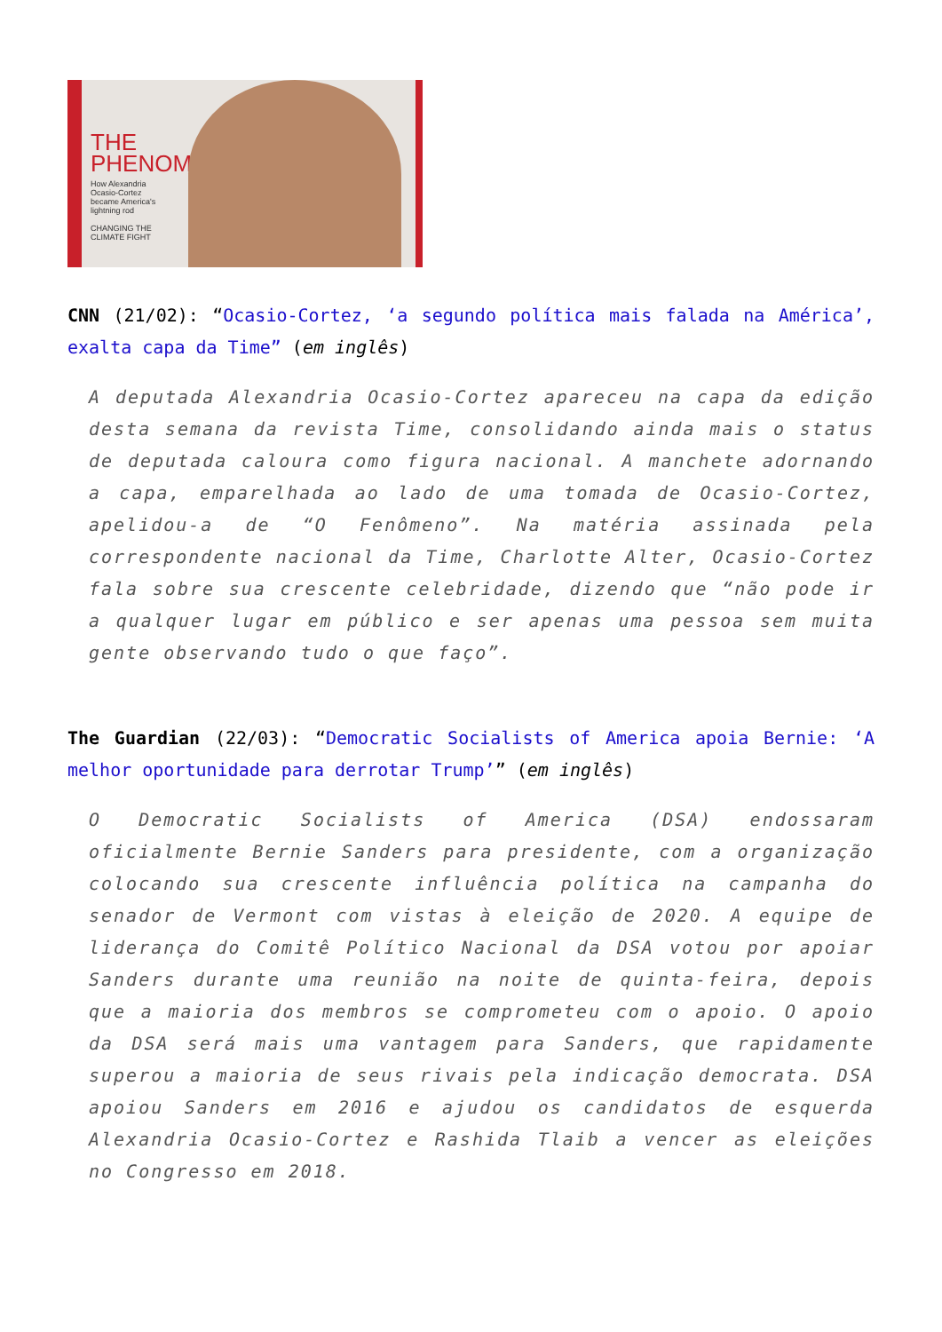THE
PHENOM
How Alexandria Ocasio-Cortez became America's lightning rod
CHANGING THE CLIMATE FIGHT
CNN (21/02): “Ocasio-Cortez, ‘a segundo política mais falada na América’, exalta capa da Time” (em inglês)
A deputada Alexandria Ocasio-Cortez apareceu na capa da edição desta semana da revista Time, consolidando ainda mais o status de deputada caloura como figura nacional. A manchete adornando a capa, emparelhada ao lado de uma tomada de Ocasio-Cortez, apelidou-a de “O Fenômeno”. Na matéria assinada pela correspondente nacional da Time, Charlotte Alter, Ocasio-Cortez fala sobre sua crescente celebridade, dizendo que “não pode ir a qualquer lugar em público e ser apenas uma pessoa sem muita gente observando tudo o que faço”.
The Guardian (22/03): “Democratic Socialists of America apoia Bernie: ‘A melhor oportunidade para derrotar Trump’” (em inglês)
O Democratic Socialists of America (DSA) endossaram oficialmente Bernie Sanders para presidente, com a organização colocando sua crescente influência política na campanha do senador de Vermont com vistas à eleição de 2020. A equipe de liderança do Comitê Político Nacional da DSA votou por apoiar Sanders durante uma reunião na noite de quinta-feira, depois que a maioria dos membros se comprometeu com o apoio. O apoio da DSA será mais uma vantagem para Sanders, que rapidamente superou a maioria de seus rivais pela indicação democrata. DSA apoiou Sanders em 2016 e ajudou os candidatos de esquerda Alexandria Ocasio-Cortez e Rashida Tlaib a vencer as eleições no Congresso em 2018.